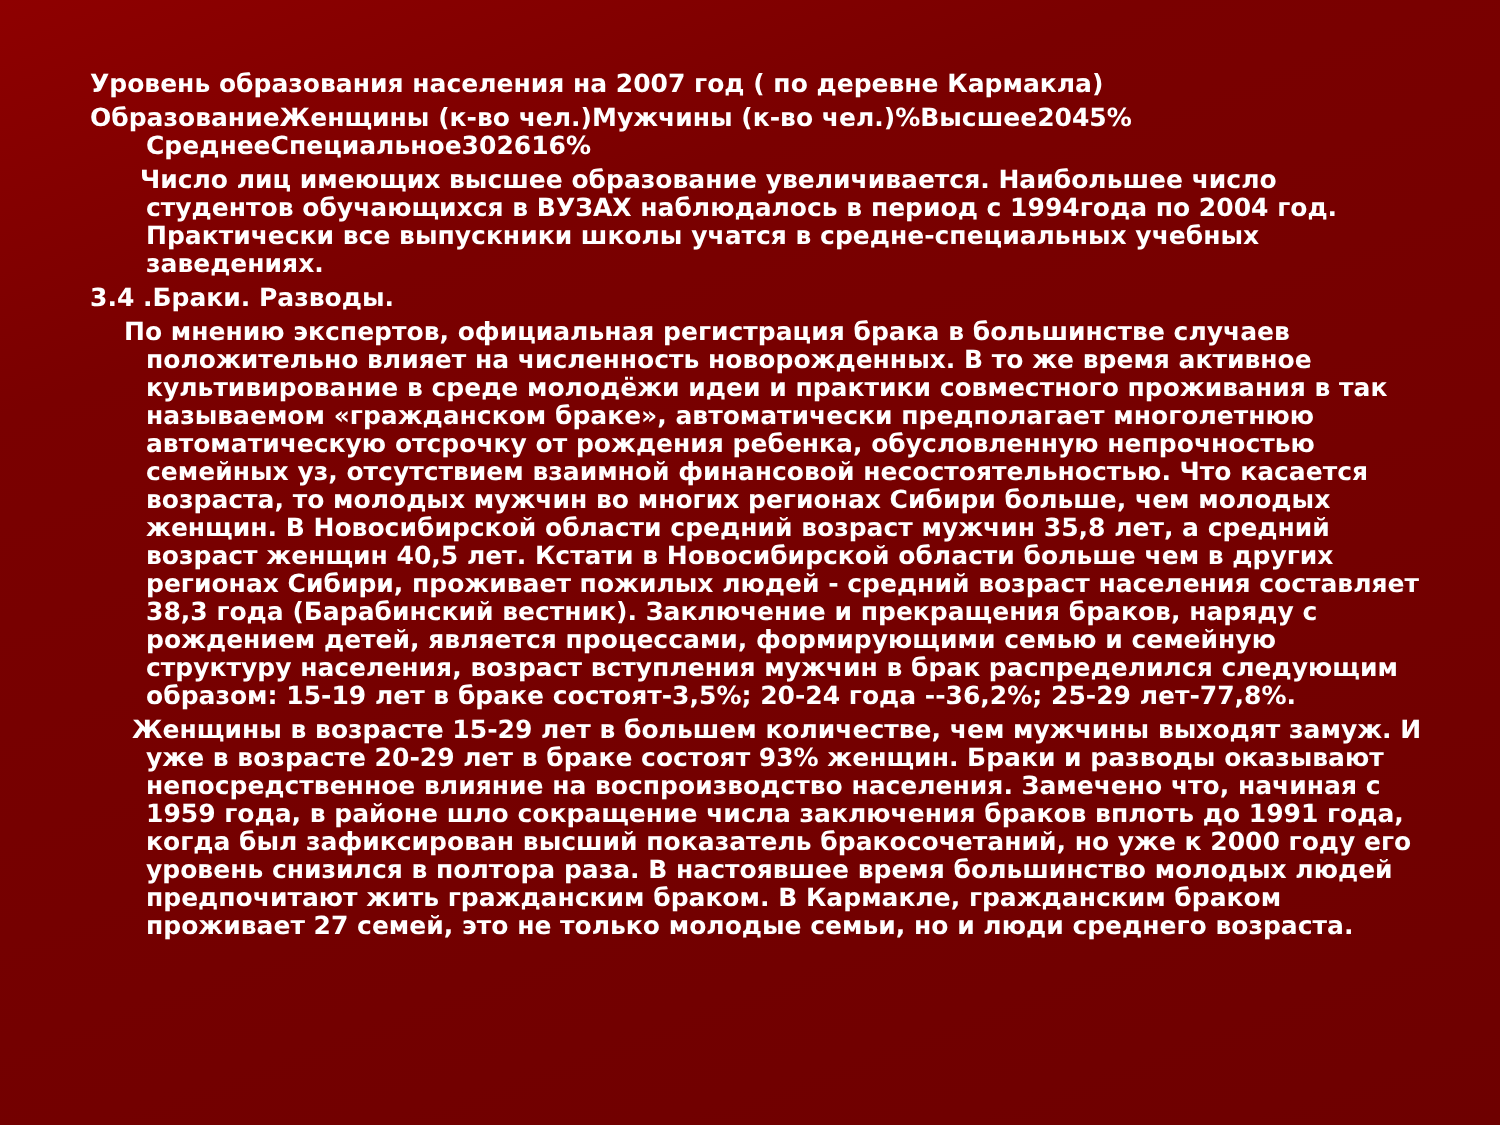Уровень образования населения на 2007 год ( по деревне Кармакла)
ОбразованиеЖенщины (к-во чел.)Мужчины (к-во чел.)%Высшее2045% СреднееСпециальное302616%
Число лиц имеющих высшее образование увеличивается. Наибольшее число студентов обучающихся в ВУЗАХ наблюдалось в период с 1994года по 2004 год. Практически все выпускники школы учатся в средне-специальных учебных заведениях.
3.4 .Браки. Разводы.
По мнению экспертов, официальная регистрация брака в большинстве случаев положительно влияет на численность новорожденных. В то же время активное культивирование в среде молодёжи идеи и практики совместного проживания в так называемом «гражданском браке», автоматически предполагает многолетнюю автоматическую отсрочку от рождения ребенка, обусловленную непрочностью семейных уз, отсутствием взаимной финансовой несостоятельностью. Что касается возраста, то молодых мужчин во многих регионах Сибири больше, чем молодых женщин. В Новосибирской области средний возраст мужчин 35,8 лет, а средний возраст женщин 40,5 лет. Кстати в Новосибирской области больше чем в других регионах Сибири, проживает пожилых людей - средний возраст населения составляет 38,3 года (Барабинский вестник). Заключение и прекращения браков, наряду с рождением детей, является процессами, формирующими семью и семейную структуру населения, возраст вступления мужчин в брак распределился следующим образом: 15-19 лет в браке состоят-3,5%; 20-24 года --36,2%; 25-29 лет-77,8%.
Женщины в возрасте 15-29 лет в большем количестве, чем мужчины выходят замуж. И уже в возрасте 20-29 лет в браке состоят 93% женщин. Браки и разводы оказывают непосредственное влияние на воспроизводство населения. Замечено что, начиная с 1959 года, в районе шло сокращение числа заключения браков вплоть до 1991 года, когда был зафиксирован высший показатель бракосочетаний, но уже к 2000 году его уровень снизился в полтора раза. В настоявшее время большинство молодых людей предпочитают жить гражданским браком. В Кармакле, гражданским браком проживает 27 семей, это не только молодые семьи, но и люди среднего возраста.